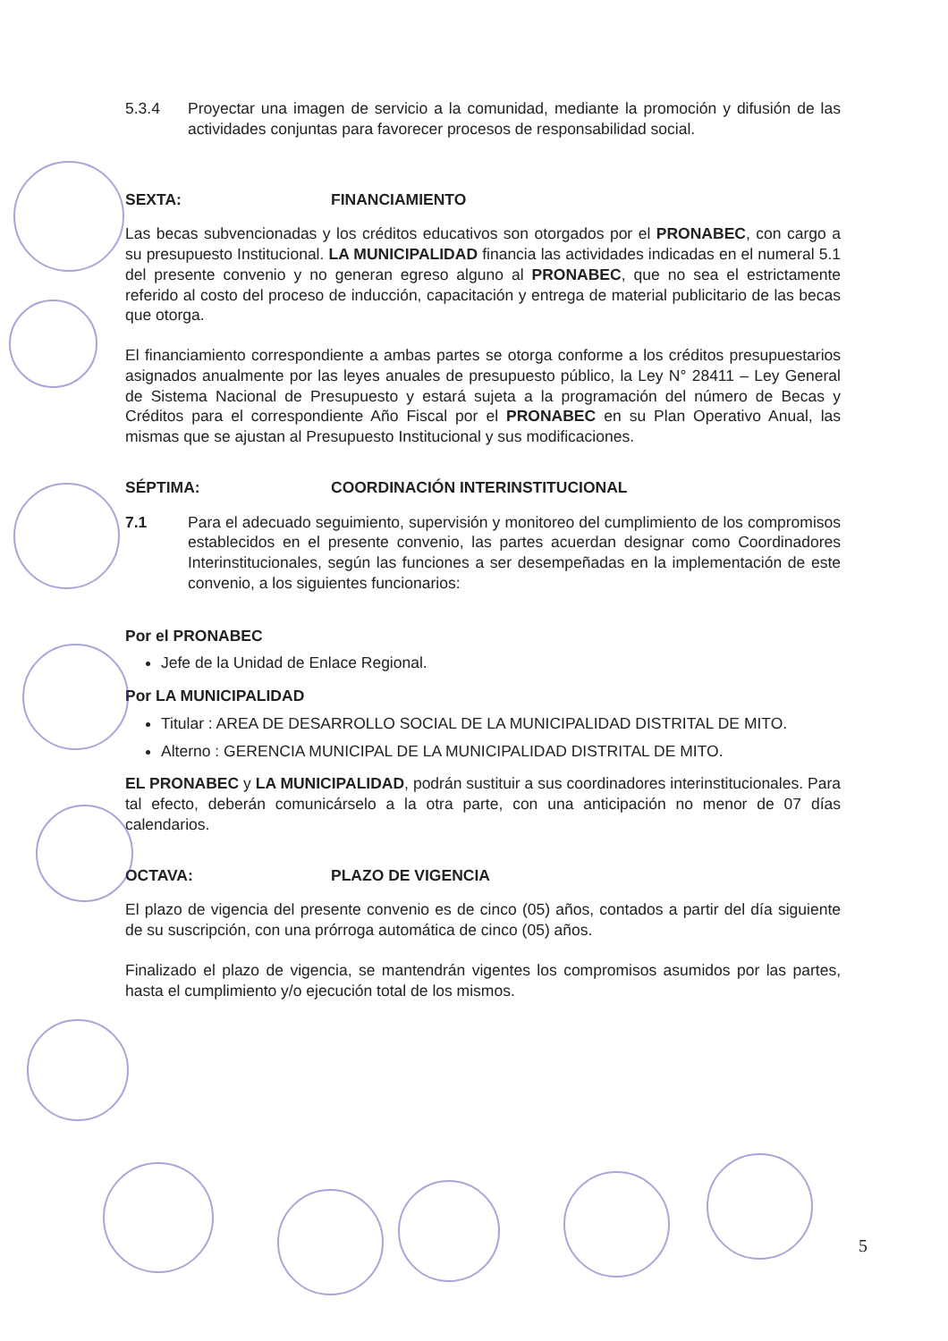5.3.4 Proyectar una imagen de servicio a la comunidad, mediante la promoción y difusión de las actividades conjuntas para favorecer procesos de responsabilidad social.
SEXTA: FINANCIAMIENTO
Las becas subvencionadas y los créditos educativos son otorgados por el PRONABEC, con cargo a su presupuesto Institucional. LA MUNICIPALIDAD financia las actividades indicadas en el numeral 5.1 del presente convenio y no generan egreso alguno al PRONABEC, que no sea el estrictamente referido al costo del proceso de inducción, capacitación y entrega de material publicitario de las becas que otorga.
El financiamiento correspondiente a ambas partes se otorga conforme a los créditos presupuestarios asignados anualmente por las leyes anuales de presupuesto público, la Ley N° 28411 – Ley General de Sistema Nacional de Presupuesto y estará sujeta a la programación del número de Becas y Créditos para el correspondiente Año Fiscal por el PRONABEC en su Plan Operativo Anual, las mismas que se ajustan al Presupuesto Institucional y sus modificaciones.
SÉPTIMA: COORDINACIÓN INTERINSTITUCIONAL
7.1 Para el adecuado seguimiento, supervisión y monitoreo del cumplimiento de los compromisos establecidos en el presente convenio, las partes acuerdan designar como Coordinadores Interinstitucionales, según las funciones a ser desempeñadas en la implementación de este convenio, a los siguientes funcionarios:
Por el PRONABEC
Jefe de la Unidad de Enlace Regional.
Por LA MUNICIPALIDAD
Titular : AREA DE DESARROLLO SOCIAL DE LA MUNICIPALIDAD DISTRITAL DE MITO.
Alterno : GERENCIA MUNICIPAL DE LA MUNICIPALIDAD DISTRITAL DE MITO.
EL PRONABEC y LA MUNICIPALIDAD, podrán sustituir a sus coordinadores interinstitucionales. Para tal efecto, deberán comunicárselo a la otra parte, con una anticipación no menor de 07 días calendarios.
OCTAVA: PLAZO DE VIGENCIA
El plazo de vigencia del presente convenio es de cinco (05) años, contados a partir del día siguiente de su suscripción, con una prórroga automática de cinco (05) años.
Finalizado el plazo de vigencia, se mantendrán vigentes los compromisos asumidos por las partes, hasta el cumplimiento y/o ejecución total de los mismos.
5